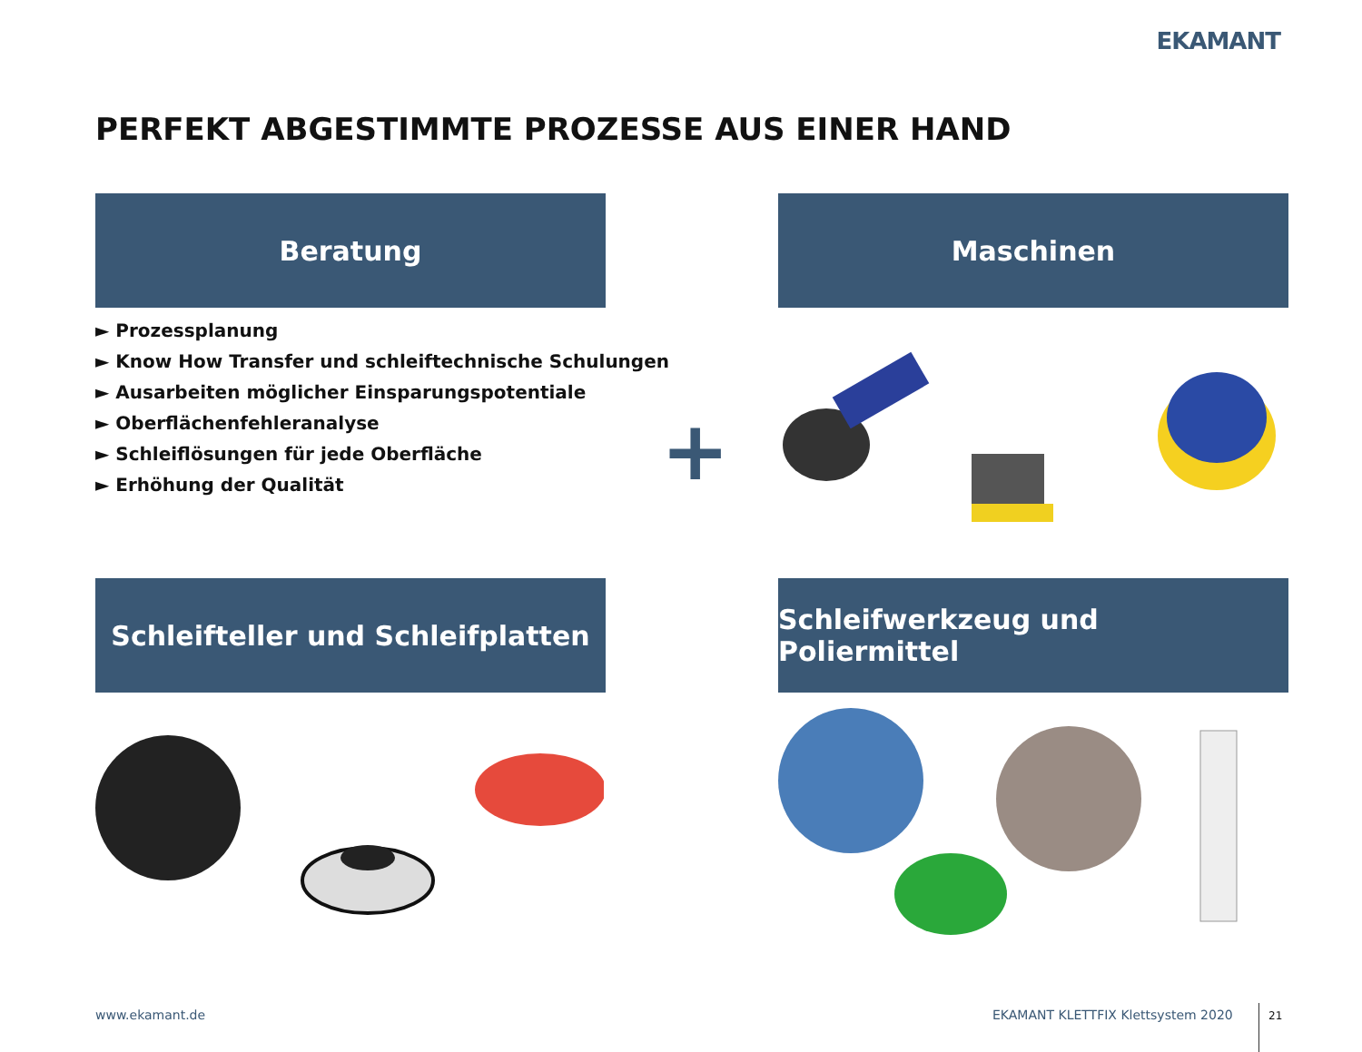EKAMANT
PERFEKT ABGESTIMMTE PROZESSE AUS EINER HAND
Beratung Maschinen
► Prozessplanung
► Know How Transfer und schleiftechnische Schulungen
► Ausarbeiten möglicher Einsparungspotentiale
► Oberflächenfehleranalyse
► Schleiflösungen für jede Oberfläche
► Erhöhung der Qualität
+
Schleifteller und Schleifplatten
Schleifwerkzeug und Poliermittel
www.ekamant.de
EKAMANT KLETTFIX Klettsystem 2020
21